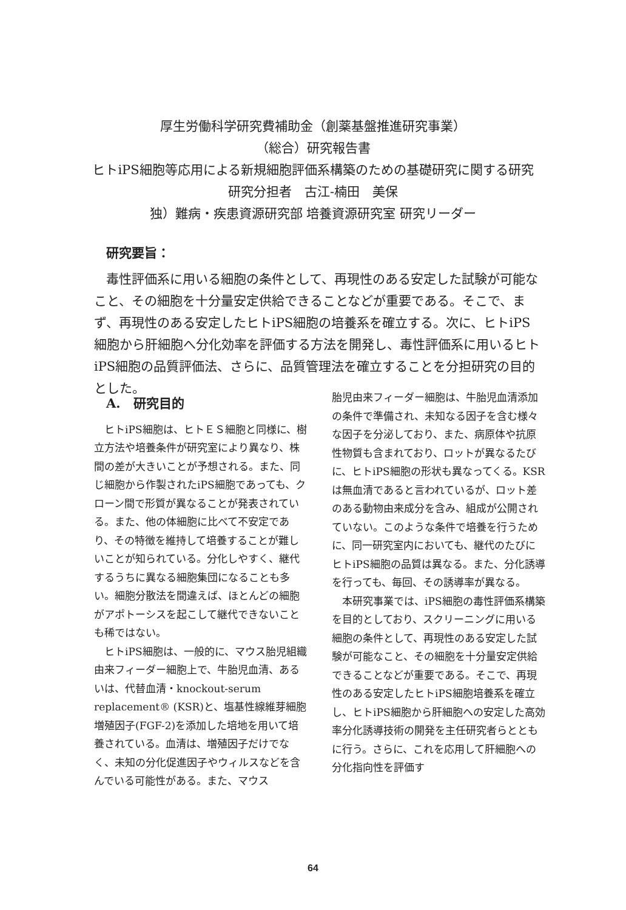厚生労働科学研究費補助金（創薬基盤推進研究事業）
（総合）研究報告書
ヒトiPS細胞等応用による新規細胞評価系構築のための基礎研究に関する研究
研究分担者　古江-楠田　美保
独）難病・疾患資源研究部 培養資源研究室 研究リーダー
研究要旨：
毒性評価系に用いる細胞の条件として、再現性のある安定した試験が可能なこと、その細胞を十分量安定供給できることなどが重要である。そこで、まず、再現性のある安定したヒトiPS細胞の培養系を確立する。次に、ヒトiPS細胞から肝細胞へ分化効率を評価する方法を開発し、毒性評価系に用いるヒトiPS細胞の品質評価法、さらに、品質管理法を確立することを分担研究の目的とした。
A.　研究目的
ヒトiPS細胞は、ヒトＥＳ細胞と同様に、樹立方法や培養条件が研究室により異なり、株間の差が大きいことが予想される。また、同じ細胞から作製されたiPS細胞であっても、クローン間で形質が異なることが発表されている。また、他の体細胞に比べて不安定であり、その特徴を維持して培養することが難しいことが知られている。分化しやすく、継代するうちに異なる細胞集団になることも多い。細胞分散法を間違えば、ほとんどの細胞がアポトーシスを起こして継代できないことも稀ではない。
ヒトiPS細胞は、一般的に、マウス胎児組織由来フィーダー細胞上で、牛胎児血清、あるいは、代替血清・knockout-serum replacement® (KSR)と、塩基性線維芽細胞増殖因子(FGF-2)を添加した培地を用いて培養されている。血清は、増殖因子だけでなく、未知の分化促進因子やウィルスなどを含んでいる可能性がある。また、マウス
胎児由来フィーダー細胞は、牛胎児血清添加の条件で準備され、未知なる因子を含む様々な因子を分泌しており、また、病原体や抗原性物質も含まれており、ロットが異なるたびに、ヒトiPS細胞の形状も異なってくる。KSRは無血清であると言われているが、ロット差のある動物由来成分を含み、組成が公開されていない。このような条件で培養を行うために、同一研究室内においても、継代のたびにヒトiPS細胞の品質は異なる。また、分化誘導を行っても、毎回、その誘導率が異なる。
本研究事業では、iPS細胞の毒性評価系構築を目的としており、スクリーニングに用いる細胞の条件として、再現性のある安定した試験が可能なこと、その細胞を十分量安定供給できることなどが重要である。そこで、再現性のある安定したヒトiPS細胞培養系を確立し、ヒトiPS細胞から肝細胞への安定した高効率分化誘導技術の開発を主任研究者らとともに行う。さらに、これを応用して肝細胞への分化指向性を評価す
64